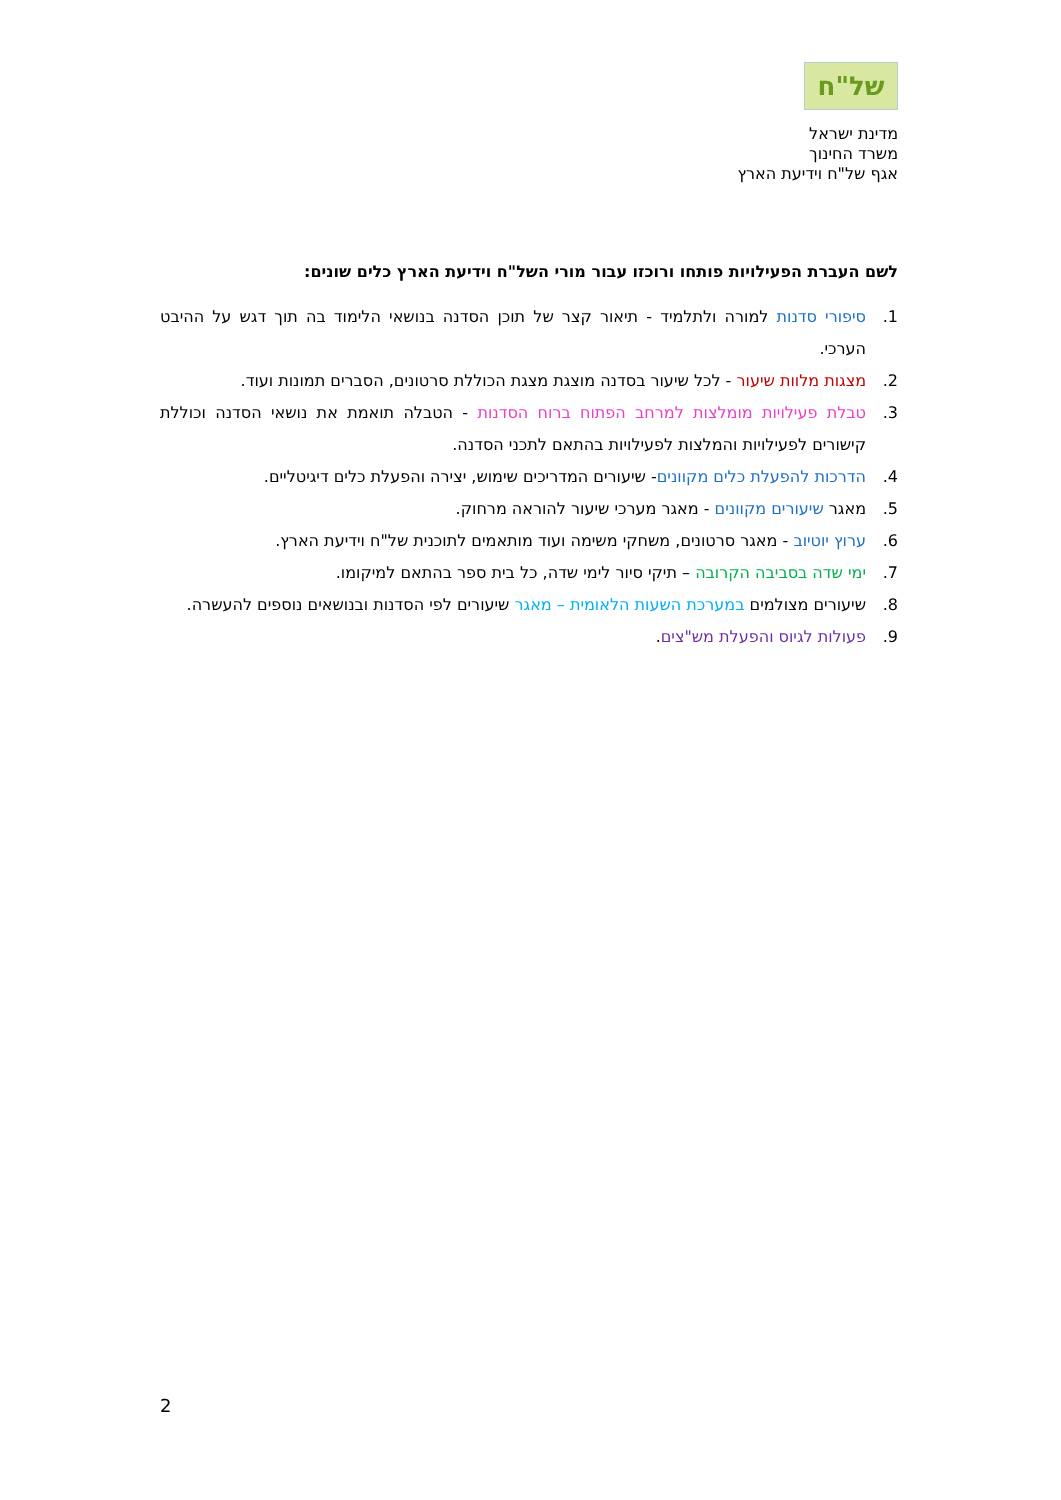של"ח
מדינת ישראל
משרד החינוך
אגף של"ח וידיעת הארץ
לשם העברת הפעילויות פותחו ורוכזו עבור מורי השל"ח וידיעת הארץ כלים שונים:
1. סיפורי סדנות למורה ולתלמיד - תיאור קצר של תוכן הסדנה בנושאי הלימוד בה תוך דגש על ההיבט הערכי.
2. מצגות מלוות שיעור - לכל שיעור בסדנה מוצגת מצגת הכוללת סרטונים, הסברים תמונות ועוד.
3. טבלת פעילויות מומלצות למרחב הפתוח ברוח הסדנות - הטבלה תואמת את נושאי הסדנה וכוללת קישורים לפעילויות והמלצות לפעילויות בהתאם לתכני הסדנה.
4. הדרכות להפעלת כלים מקוונים- שיעורים המדריכים שימוש, יצירה והפעלת כלים דיגיטליים.
5. מאגר שיעורים מקוונים - מאגר מערכי שיעור להוראה מרחוק.
6. ערוץ יוטיוב - מאגר סרטונים, משחקי משימה ועוד מותאמים לתוכנית של"ח וידיעת הארץ.
7. ימי שדה בסביבה הקרובה – תיקי סיור לימי שדה, כל בית ספר בהתאם למיקומו.
8. שיעורים מצולמים במערכת השעות הלאומית – מאגר שיעורים לפי הסדנות ובנושאים נוספים להעשרה.
9. פעולות לגיוס והפעלת מש"צים.
2